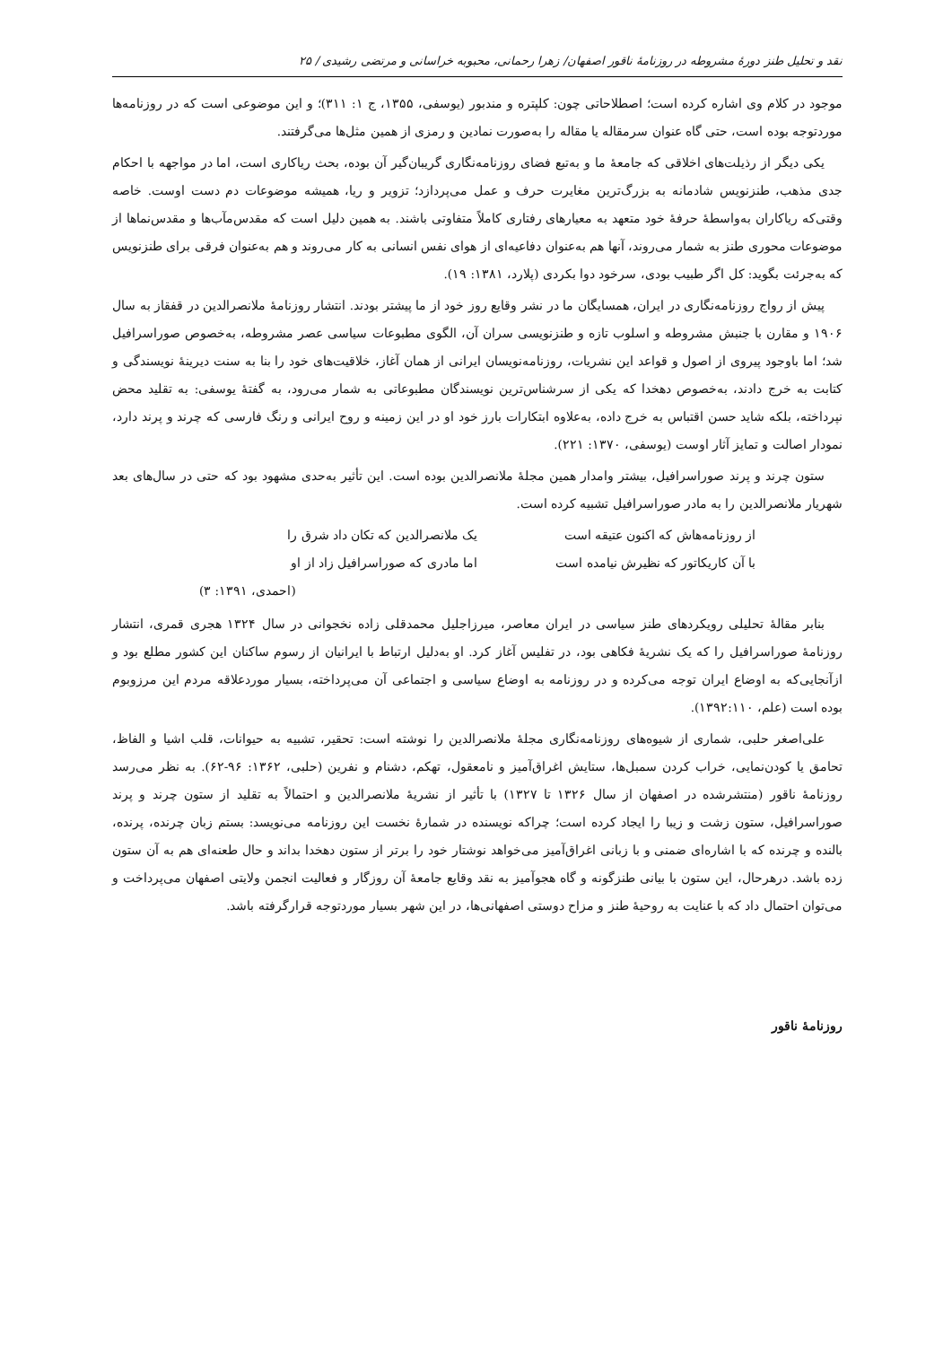نقد و تحلیل طنز دورهٔ مشروطه در روزنامهٔ ناقور اصفهان/ زهرا رحمانی، محبوبه خراسانی و مرتضی رشیدی / ۲۵
موجود در کلام وی اشاره کرده است؛ اصطلاحاتی چون: کلپتره و مندبور (یوسفی، ۱۳۵۵، ج ۱: ۳۱۱)؛ و این موضوعی است که در روزنامه‌ها موردتوجه بوده است، حتی گاه عنوان سرمقاله یا مقاله را به‌صورت نمادین و رمزی از همین مثل‌ها می‌گرفتند.
یکی دیگر از رذیلت‌های اخلاقی که جامعهٔ ما و به‌تبع فضای روزنامه‌نگاری گریبان‌گیر آن بوده، بحث ریاکاری است، اما در مواجهه با احکام جدی مذهب، طنزنویس شادمانه به بزرگ‌ترین مغایرت حرف و عمل می‌پردازد؛ تزویر و ریا، همیشه موضوعات دم دست اوست. خاصه وقتی‌که ریاکاران به‌واسطهٔ حرفهٔ خود متعهد به معیارهای رفتاری کاملاً متفاوتی باشند. به همین دلیل است که مقدس‌مآب‌ها و مقدس‌نماها از موضوعات محوری طنز به شمار می‌روند، آنها هم به‌عنوان دفاعیه‌ای از هوای نفس انسانی به کار می‌روند و هم به‌عنوان فرقی برای طنزنویس که به‌جرئت بگوید: کل اگر طبیب بودی، سرخود دوا بکردی (پلارد، ۱۳۸۱: ۱۹).
پیش از رواج روزنامه‌نگاری در ایران، همسایگان ما در نشر وقایع روز خود از ما پیشتر بودند. انتشار روزنامهٔ ملانصرالدین در قفقاز به سال ۱۹۰۶ و مقارن با جنبش مشروطه و اسلوب تازه و طنزنویسی سران آن، الگوی مطبوعات سیاسی عصر مشروطه، به‌خصوص صوراسرافیل شد؛ اما باوجود پیروی از اصول و قواعد این نشریات، روزنامه‌نویسان ایرانی از همان آغاز، خلاقیت‌های خود را بنا به سنت دیرینهٔ نویسندگی و کتابت به خرج دادند، به‌خصوص دهخدا که یکی از سرشناس‌ترین نویسندگان مطبوعاتی به شمار می‌رود، به گفتهٔ یوسفی: به تقلید محض نپرداخته، بلکه شاید حسن اقتباس به خرج داده، به‌علاوه ابتکارات بارز خود او در این زمینه و روح ایرانی و رنگ فارسی که چرند و پرند دارد، نمودار اصالت و تمایز آثار اوست (یوسفی، ۱۳۷۰: ۲۲۱).
ستون چرند و پرند صوراسرافیل، بیشتر وامدار همین مجلهٔ ملانصرالدین بوده است. این تأثیر به‌حدی مشهود بود که حتی در سال‌های بعد شهریار ملانصرالدین را به مادر صوراسرافیل تشبیه کرده است.
از روزنامه‌هاش که اکنون عتیقه است یک ملانصرالدین که تکان داد شرق را با آن کاریکاتور که نظیرش نیامده است اما مادری که صوراسرافیل زاد از او
(احمدی، ۱۳۹۱: ۳)
بنابر مقالهٔ تحلیلی رویکردهای طنز سیاسی در ایران معاصر، میرزاجلیل محمدقلی زاده نخجوانی در سال ۱۳۲۴ هجری قمری، انتشار روزنامهٔ صوراسرافیل را که یک نشریهٔ فکاهی بود، در تفلیس آغاز کرد. او به‌دلیل ارتباط با ایرانیان از رسوم ساکنان این کشور مطلع بود و ازآنجایی‌که به اوضاع ایران توجه می‌کرده و در روزنامه به اوضاع سیاسی و اجتماعی آن می‌پرداخته، بسیار موردعلاقه مردم این مرزوبوم بوده است (علم، ۱۳۹۲:۱۱۰).
علی‌اصغر حلبی، شماری از شیوه‌های روزنامه‌نگاری مجلهٔ ملانصرالدین را نوشته است: تحقیر، تشبیه به حیوانات، قلب اشیا و الفاظ، تحامق یا کودن‌نمایی، خراب کردن سمبل‌ها، ستایش اغراق‌آمیز و نامعقول، تهکم، دشنام و نفرین (حلبی، ۱۳۶۲: ۹۶-۶۲). به نظر می‌رسد روزنامهٔ ناقور (منتشرشده در اصفهان از سال ۱۳۲۶ تا ۱۳۲۷) با تأثیر از نشریهٔ ملانصرالدین و احتمالاً به تقلید از ستون چرند و پرند صوراسرافیل، ستون زشت و زیبا را ایجاد کرده است؛ چراکه نویسنده در شمارهٔ نخست این روزنامه می‌نویسد: بستم زبان چرنده، پرنده، بالنده و چرنده که با اشاره‌ای ضمنی و با زبانی اغراق‌آمیز می‌خواهد نوشتار خود را برتر از ستون دهخدا بداند و حال طعنه‌ای هم به آن ستون زده باشد. درهرحال، این ستون با بیانی طنزگونه و گاه هجوآمیز به نقد وقایع جامعهٔ آن روزگار و فعالیت انجمن ولایتی اصفهان می‌پرداخت و می‌توان احتمال داد که با عنایت به روحیهٔ طنز و مزاح دوستی اصفهانی‌ها، در این شهر بسیار موردتوجه قرارگرفته باشد.
روزنامهٔ ناقور